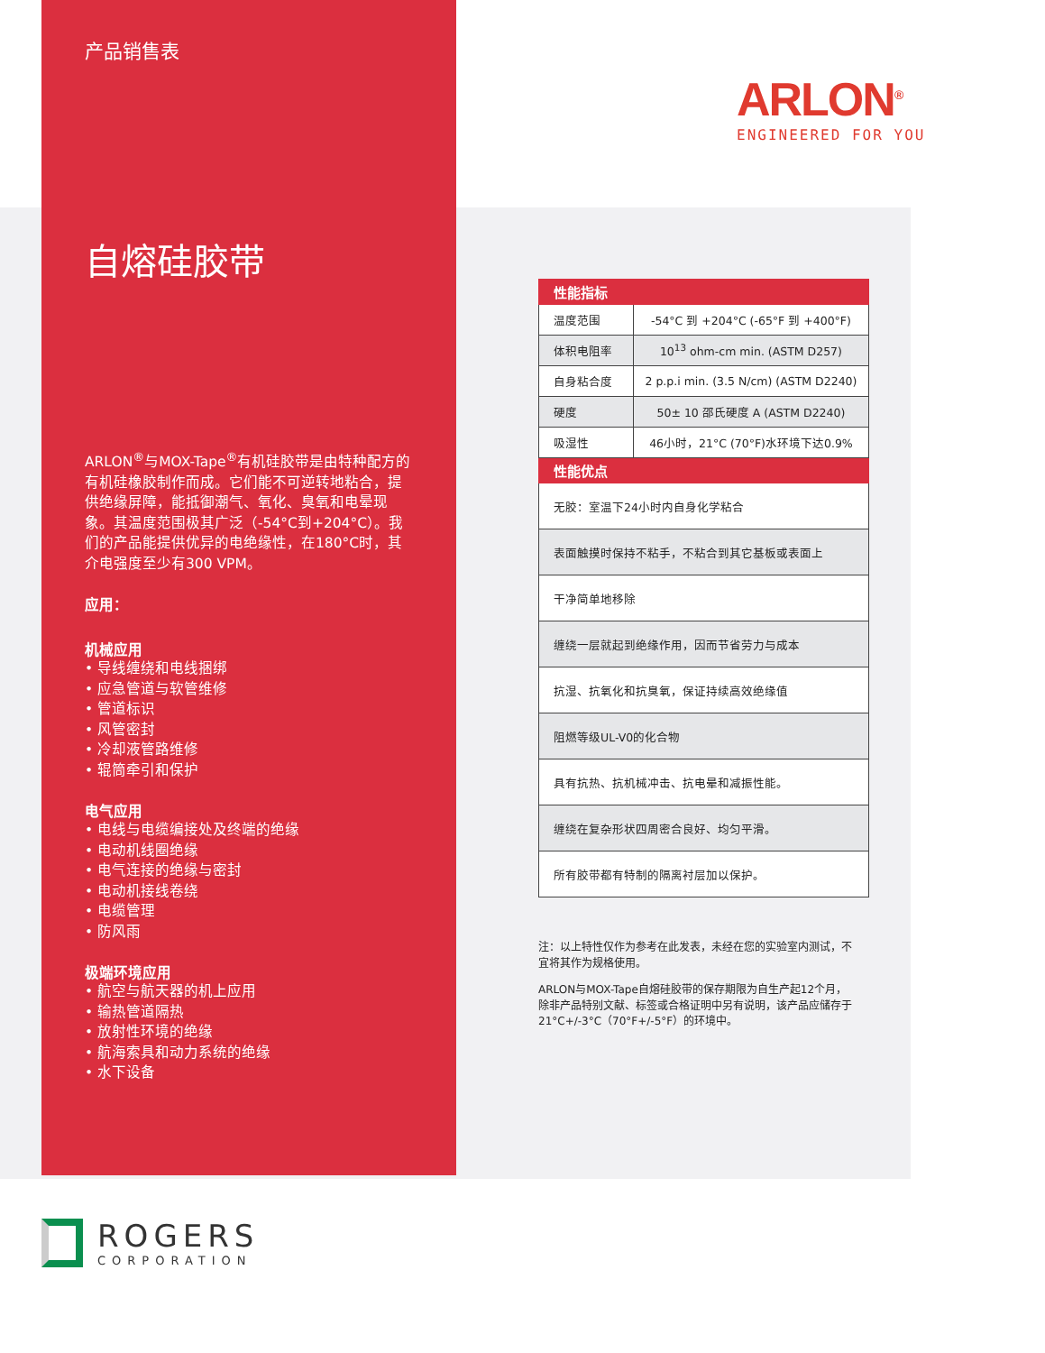产品销售表
自熔硅胶带
ARLON<sup>®</sup>与MOX-Tape<sup>®</sup>有机硅胶带是由特种配方的有机硅橡胶制作而成。它们能不可逆转地粘合，提供绝缘屏障，能抵御潮气、氧化、臭氧和电晕现象。其温度范围极其广泛（-54°C到+204°C）。我们的产品能提供优异的电绝缘性，在180°C时，其介电强度至少有300 VPM。
应用：
机械应用
• 导线缠绕和电线捆绑
• 应急管道与软管维修
• 管道标识
• 风管密封
• 冷却液管路维修
• 辊筒牵引和保护
电气应用
• 电线与电缆编接处及终端的绝缘
• 电动机线圈绝缘
• 电气连接的绝缘与密封
• 电动机接线卷绕
• 电缆管理
• 防风雨
极端环境应用
• 航空与航天器的机上应用
• 输热管道隔热
• 放射性环境的绝缘
• 航海索具和动力系统的绝缘
• 水下设备
ARLON<sup>®</sup>
ENGINEERED FOR YOU
| 性能指标 | |
| --- | --- |
| 温度范围 | -54°C 到 +204°C (-65°F 到 +400°F) |
| 体积电阻率 | 10<sup>13</sup> ohm-cm min. (ASTM D257) |
| 自身粘合度 | 2 p.p.i min. (3.5 N/cm) (ASTM D2240) |
| 硬度 | 50± 10 邵氏硬度 A (ASTM D2240) |
| 吸湿性 | 46小时，21°C (70°F)水环境下达0.9% |
| 性能优点 | |
| 无胶：室温下24小时内自身化学粘合 | |
| 表面触摸时保持不粘手，不粘合到其它基板或表面上 | |
| 干净简单地移除 | |
| 缠绕一层就起到绝缘作用，因而节省劳力与成本 | |
| 抗湿、抗氧化和抗臭氧，保证持续高效绝缘值 | |
| 阻燃等级UL-V0的化合物 | |
| 具有抗热、抗机械冲击、抗电晕和减振性能。 | |
| 缠绕在复杂形状四周密合良好、均匀平滑。 | |
| 所有胶带都有特制的隔离衬层加以保护。 | |
注：以上特性仅作为参考在此发表，未经在您的实验室内测试，不宜将其作为规格使用。
ARLON与MOX-Tape自熔硅胶带的保存期限为自生产起12个月，除非产品特别文献、标签或合格证明中另有说明，该产品应储存于21°C+/-3°C（70°F+/-5°F）的环境中。
ROGERS
CORPORATION